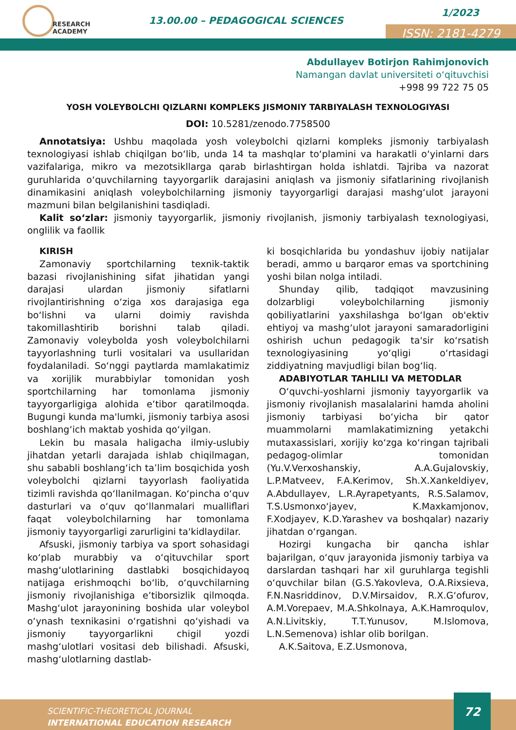RESEARCH
ACADEMY
13.00.00 – PEDAGOGICAL SCIENCES
1/2023
ISSN: 2181-4279
Abdullayev Botirjon Rahimjonovich
Namangan davlat universiteti o‘qituvchisi
+998 99 722 75 05
YOSH VOLEYBOLCHI QIZLARNI KOMPLEKS JISMONIY TARBIYALASH TEXNOLOGIYASI
DOI: 10.5281/zenodo.7758500
Annotatsiya: Ushbu maqolada yosh voleybolchi qizlarni kompleks jismoniy tarbiyalash texnologiyasi ishlab chiqilgan bo‘lib, unda 14 ta mashqlar to‘plamini va harakatli o‘yinlarni dars vazifalariga, mikro va mezotsikllarga qarab birlashtirgan holda ishlatdi. Tajriba va nazorat guruhlarida o‘quvchilarning tayyorgarlik darajasini aniqlash va jismoniy sifatlarining rivojlanish dinamikasini aniqlash voleybolchilarning jismoniy tayyorgarligi darajasi mashg‘ulot jarayoni mazmuni bilan belgilanishini tasdiqladi.
Kalit so‘zlar: jismoniy tayyorgarlik, jismoniy rivojlanish, jismoniy tarbiyalash texnologiyasi, onglilik va faollik
KIRISH
Zamonaviy sportchilarning texnik-taktik bazasi rivojlanishining sifat jihatidan yangi darajasi ulardan jismoniy sifatlarni rivojlantirishning o‘ziga xos darajasiga ega bo‘lishni va ularni doimiy ravishda takomillashtirib borishni talab qiladi. Zamonaviy voleybolda yosh voleybolchilarni tayyorlashning turli vositalari va usullaridan foydalaniladi. So‘nggi paytlarda mamlakatimiz va xorijlik murabbiylar tomonidan yosh sportchilarning har tomonlama jismoniy tayyorgarligiga alohida e’tibor qaratilmoqda. Bugungi kunda ma'lumki, jismoniy tarbiya asosi boshlang‘ich maktab yoshida qo‘yilgan.
Lekin bu masala haligacha ilmiy-uslubiy jihatdan yetarli darajada ishlab chiqilmagan, shu sababli boshlang‘ich ta’lim bosqichida yosh voleybolchi qizlarni tayyorlash faoliyatida tizimli ravishda qo‘llanilmagan. Ko‘pincha o‘quv dasturlari va o‘quv qo‘llanmalari mualliflari faqat voleybolchilarning har tomonlama jismoniy tayyorgarligi zarurligini ta'kidlaydilar.
Afsuski, jismoniy tarbiya va sport sohasidagi ko‘plab murabbiy va o‘qituvchilar sport mashg‘ulotlarining dastlabki bosqichidayoq natijaga erishmoqchi bo‘lib, o‘quvchilarning jismoniy rivojlanishiga e’tiborsizlik qilmoqda. Mashg‘ulot jarayonining boshida ular voleybol o‘ynash texnikasini o‘rgatishni qo‘yishadi va jismoniy tayyorgarlikni chigil yozdi mashg‘ulotlari vositasi deb bilishadi. Afsuski, mashg‘ulotlarning dastlab-
ki bosqichlarida bu yondashuv ijobiy natijalar beradi, ammo u barqaror emas va sportchining yoshi bilan nolga intiladi.
Shunday qilib, tadqiqot mavzusining dolzarbligi voleybolchilarning jismoniy qobiliyatlarini yaxshilashga bo‘lgan ob'ektiv ehtiyoj va mashg‘ulot jarayoni samaradorligini oshirish uchun pedagogik ta'sir ko‘rsatish texnologiyasining yo‘qligi o‘rtasidagi ziddiyatning mavjudligi bilan bog‘liq.
ADABIYOTLAR TAHLILI VA METODLAR
O‘quvchi-yoshlarni jismoniy tayyorgarlik va jismoniy rivojlanish masalalarini hamda aholini jismoniy tarbiyasi bo‘yicha bir qator muammolarni mamlakatimizning yetakchi mutaxassislari, xorijiy ko‘zga ko‘ringan tajribali pedagog-olimlar tomonidan (Yu.V.Verxoshanskiy, A.A.Gujalovskiy, L.P.Matveev, F.A.Kerimov, Sh.X.Xankeldiyev, A.Abdullayev, L.R.Ayrapetyants, R.S.Salamov, T.S.Usmonxo‘jayev, K.Maxkamjonov, F.Xodjayev, K.D.Yarashev va boshqalar) nazariy jihatdan o‘rgangan.
Hozirgi kungacha bir qancha ishlar bajarilgan, o‘quv jarayonida jismoniy tarbiya va darslardan tashqari har xil guruhlarga tegishli o‘quvchilar bilan (G.S.Yakovleva, O.A.Rixsieva, F.N.Nasriddinov, D.V.Mirsaidov, R.X.G‘ofurov, A.M.Vorepaev, M.A.Shkolnaya, A.K.Hamroqulov, A.N.Livitskiy, T.T.Yunusov, M.Islomova, L.N.Semenova) ishlar olib borilgan.
A.K.Saitova, E.Z.Usmonova,
SCIENTIFIC-THEORETICAL JOURNAL
INTERNATIONAL EDUCATION RESEARCH
72